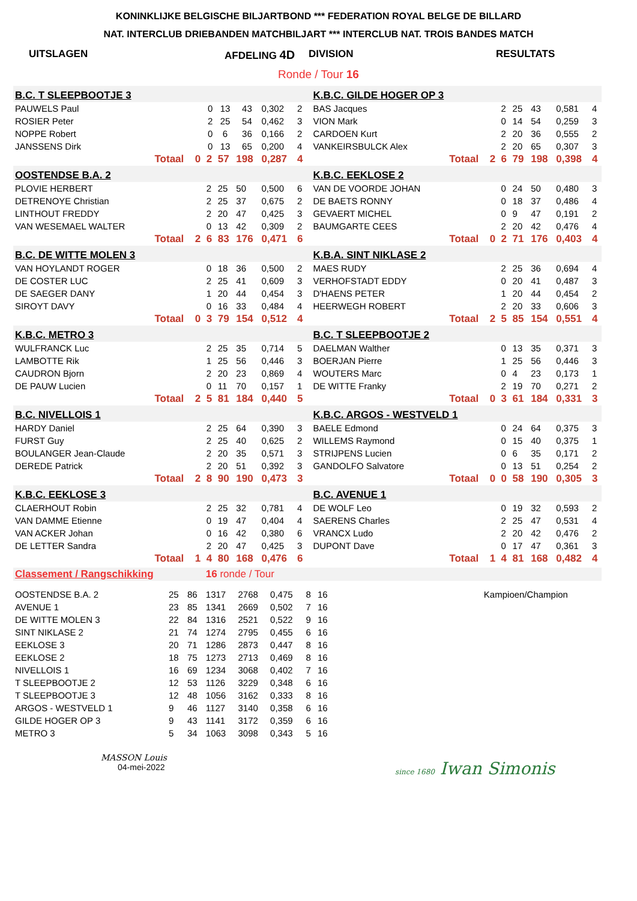KONINKLIJKE BELGISCHE BILJARTBOND *** FEDERATION ROYAL BELGE DE BILLARD
NAT. INTERCLUB DRIEBANDEN MATCHBILJART *** INTERCLUB NAT. TROIS BANDES MATCH
UITSLAGEN AFDELING 4D DIVISION RESULTATS
Ronde / Tour 16
| B.C. T SLEEPBOOTJE 3 | | | | | | | | | K.B.C. GILDE HOGER OP 3 | | | | | | | |
| PAUWELS Paul | | | 0 | 13 | 43 | 0,302 | 2 | | BAS Jacques | | | 2 | 25 | 43 | 0,581 | 4 |
| ROSIER Peter | | | 2 | 25 | 54 | 0,462 | 3 | | VION Mark | | | 0 | 14 | 54 | 0,259 | 3 |
| NOPPE Robert | | | 0 | 6 | 36 | 0,166 | 2 | | CARDOEN Kurt | | | 2 | 20 | 36 | 0,555 | 2 |
| JANSSENS Dirk | | | 0 | 13 | 65 | 0,200 | 4 | | VANKEIRSBULCK Alex | | | 2 | 20 | 65 | 0,307 | 3 |
| | Totaal | 0 | 2 | 57 | 198 | 0,287 | 4 | | | Totaal | 2 | 6 | 79 | 198 | 0,398 | 4 |
| OOSTENDSE B.A. 2 | | | | | | | | | K.B.C. EEKLOSE 2 | | | | | | | |
| PLOVIE HERBERT | | | 2 | 25 | 50 | 0,500 | 6 | | VAN DE VOORDE JOHAN | | | 0 | 24 | 50 | 0,480 | 3 |
| DETRENOYE Christian | | | 2 | 25 | 37 | 0,675 | 2 | | DE BAETS RONNY | | | 0 | 18 | 37 | 0,486 | 4 |
| LINTHOUT FREDDY | | | 2 | 20 | 47 | 0,425 | 3 | | GEVAERT MICHEL | | | 0 | 9 | 47 | 0,191 | 2 |
| VAN WESEMAEL WALTER | | | 0 | 13 | 42 | 0,309 | 2 | | BAUMGARTE CEES | | | 2 | 20 | 42 | 0,476 | 4 |
| | Totaal | 2 | 6 | 83 | 176 | 0,471 | 6 | | | Totaal | 0 | 2 | 71 | 176 | 0,403 | 4 |
| B.C. DE WITTE MOLEN 3 | | | | | | | | | K.B.A. SINT NIKLASE 2 | | | | | | | |
| VAN HOYLANDT ROGER | | | 0 | 18 | 36 | 0,500 | 2 | | MAES RUDY | | | 2 | 25 | 36 | 0,694 | 4 |
| DE COSTER LUC | | | 2 | 25 | 41 | 0,609 | 3 | | VERHOFSTADT EDDY | | | 0 | 20 | 41 | 0,487 | 3 |
| DE SAEGER DANY | | | 1 | 20 | 44 | 0,454 | 3 | | D'HAENS PETER | | | 1 | 20 | 44 | 0,454 | 2 |
| SIROYT DAVY | | | 0 | 16 | 33 | 0,484 | 4 | | HEERWEGH ROBERT | | | 2 | 20 | 33 | 0,606 | 3 |
| | Totaal | 0 | 3 | 79 | 154 | 0,512 | 4 | | | Totaal | 2 | 5 | 85 | 154 | 0,551 | 4 |
| K.B.C. METRO 3 | | | | | | | | | B.C. T SLEEPBOOTJE 2 | | | | | | | |
| WULFRANCK Luc | | | 2 | 25 | 35 | 0,714 | 5 | | DAELMAN Walther | | | 0 | 13 | 35 | 0,371 | 3 |
| LAMBOTTE Rik | | | 1 | 25 | 56 | 0,446 | 3 | | BOERJAN Pierre | | | 1 | 25 | 56 | 0,446 | 3 |
| CAUDRON Bjorn | | | 2 | 20 | 23 | 0,869 | 4 | | WOUTERS Marc | | | 0 | 4 | 23 | 0,173 | 1 |
| DE PAUW Lucien | | | 0 | 11 | 70 | 0,157 | 1 | | DE WITTE Franky | | | 2 | 19 | 70 | 0,271 | 2 |
| | Totaal | 2 | 5 | 81 | 184 | 0,440 | 5 | | | Totaal | 0 | 3 | 61 | 184 | 0,331 | 3 |
| B.C. NIVELLOIS 1 | | | | | | | | | K.B.C. ARGOS - WESTVELD 1 | | | | | | | |
| HARDY Daniel | | | 2 | 25 | 64 | 0,390 | 3 | | BAELE Edmond | | | 0 | 24 | 64 | 0,375 | 3 |
| FURST Guy | | | 2 | 25 | 40 | 0,625 | 2 | | WILLEMS Raymond | | | 0 | 15 | 40 | 0,375 | 1 |
| BOULANGER Jean-Claude | | | 2 | 20 | 35 | 0,571 | 3 | | STRIJPENS Lucien | | | 0 | 6 | 35 | 0,171 | 2 |
| DEREDE Patrick | | | 2 | 20 | 51 | 0,392 | 3 | | GANDOLFO Salvatore | | | 0 | 13 | 51 | 0,254 | 2 |
| | Totaal | 2 | 8 | 90 | 190 | 0,473 | 3 | | | Totaal | 0 | 0 | 58 | 190 | 0,305 | 3 |
| K.B.C. EEKLOSE 3 | | | | | | | | | B.C. AVENUE 1 | | | | | | | |
| CLAERHOUT Robin | | | 2 | 25 | 32 | 0,781 | 4 | | DE WOLF Leo | | | 0 | 19 | 32 | 0,593 | 2 |
| VAN DAMME Etienne | | | 0 | 19 | 47 | 0,404 | 4 | | SAERENS Charles | | | 2 | 25 | 47 | 0,531 | 4 |
| VAN ACKER Johan | | | 0 | 16 | 42 | 0,380 | 6 | | VRANCX Ludo | | | 2 | 20 | 42 | 0,476 | 2 |
| DE LETTER Sandra | | | 2 | 20 | 47 | 0,425 | 3 | | DUPONT Dave | | | 0 | 17 | 47 | 0,361 | 3 |
| | Totaal | 1 | 4 | 80 | 168 | 0,476 | 6 | | | Totaal | 1 | 4 | 81 | 168 | 0,482 | 4 |
| Classement / Rangschikking | | | 16 ronde / Tour | | | | | | |
| OOSTENDSE B.A. 2 | 25 | 86 | 1317 | 2768 | 0,475 | 8 | 16 | | Kampioen/Champion |
| AVENUE 1 | 23 | 85 | 1341 | 2669 | 0,502 | 7 | 16 | | |
| DE WITTE MOLEN 3 | 22 | 84 | 1316 | 2521 | 0,522 | 9 | 16 | | |
| SINT NIKLASE 2 | 21 | 74 | 1274 | 2795 | 0,455 | 6 | 16 | | |
| EEKLOSE 3 | 20 | 71 | 1286 | 2873 | 0,447 | 8 | 16 | | |
| EEKLOSE 2 | 18 | 75 | 1273 | 2713 | 0,469 | 8 | 16 | | |
| NIVELLOIS 1 | 16 | 69 | 1234 | 3068 | 0,402 | 7 | 16 | | |
| T SLEEPBOOTJE 2 | 12 | 53 | 1126 | 3229 | 0,348 | 6 | 16 | | |
| T SLEEPBOOTJE 3 | 12 | 48 | 1056 | 3162 | 0,333 | 8 | 16 | | |
| ARGOS - WESTVELD 1 | 9 | 46 | 1127 | 3140 | 0,358 | 6 | 16 | | |
| GILDE HOGER OP 3 | 9 | 43 | 1141 | 3172 | 0,359 | 6 | 16 | | |
| METRO 3 | 5 | 34 | 1063 | 3098 | 0,343 | 5 | 16 | | |
MASSON Louis
04-mei-2022
since 1680 Iwan Simonis